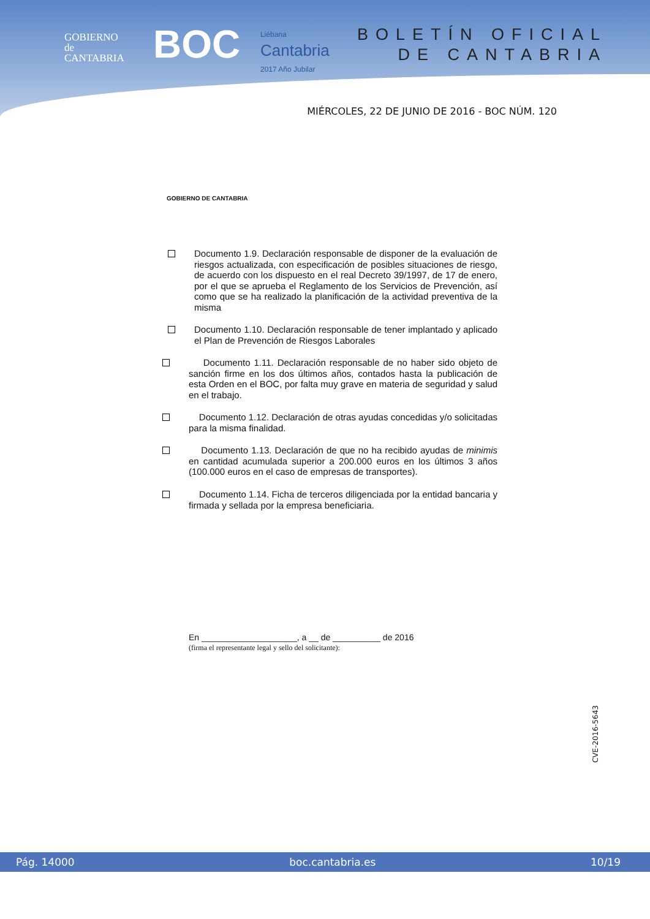GOBIERNO
de
CANTABRIA
BOC
Liébana
Cantabria
2017 Año Jubilar
BOLETÍN OFICIAL
DE CANTABRIA
MIÉRCOLES, 22 DE JUNIO DE 2016 - BOC NÚM. 120
GOBIERNO DE CANTABRIA
Documento 1.9. Declaración responsable de disponer de la evaluación de riesgos actualizada, con especificación de posibles situaciones de riesgo, de acuerdo con los dispuesto en el real Decreto 39/1997, de 17 de enero, por el que se aprueba el Reglamento de los Servicios de Prevención, así como que se ha realizado la planificación de la actividad preventiva de la misma
Documento 1.10. Declaración responsable de tener implantado y aplicado el Plan de Prevención de Riesgos Laborales
Documento 1.11. Declaración responsable de no haber sido objeto de sanción firme en los dos últimos años, contados hasta la publicación de esta Orden en el BOC, por falta muy grave en materia de seguridad y salud en el trabajo.
Documento 1.12. Declaración de otras ayudas concedidas y/o solicitadas para la misma finalidad.
Documento 1.13. Declaración de que no ha recibido ayudas de minimis en cantidad acumulada superior a 200.000 euros en los últimos 3 años (100.000 euros en el caso de empresas de transportes).
Documento 1.14. Ficha de terceros diligenciada por la entidad bancaria y firmada y sellada por la empresa beneficiaria.
En ____________________, a __ de __________ de 2016
(firma el representante legal y sello del solicitante):
CVE-2016-5643
Pág. 14000 boc.cantabria.es 10/19